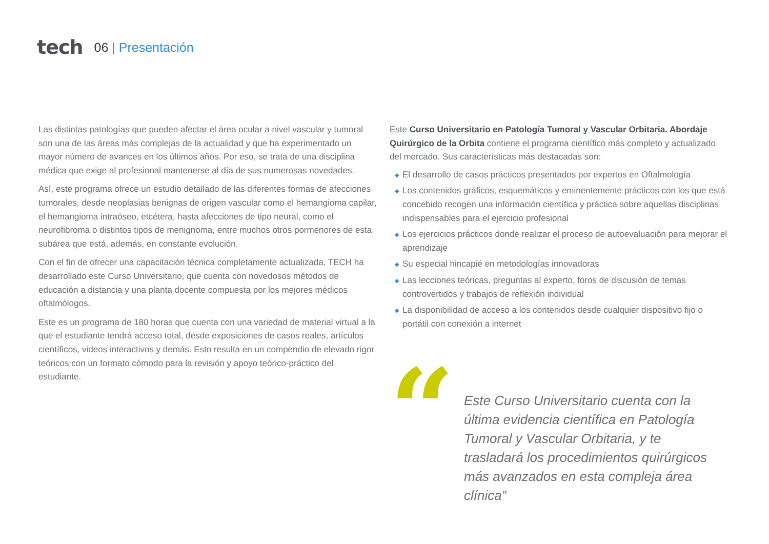tech
06 | Presentación
Las distintas patologías que pueden afectar el área ocular a nivel vascular y tumoral son una de las áreas más complejas de la actualidad y que ha experimentado un mayor número de avances en los últimos años. Por eso, se trata de una disciplina médica que exige al profesional mantenerse al día de sus numerosas novedades.
Así, este programa ofrece un estudio detallado de las diferentes formas de afecciones tumorales, desde neoplasias benignas de origen vascular como el hemangioma capilar, el hemangioma intraóseo, etcétera, hasta afecciones de tipo neural, como el neurofibroma o distintos tipos de menignoma, entre muchos otros pormenores de esta subárea que está, además, en constante evolución.
Con el fin de ofrecer una capacitación técnica completamente actualizada, TECH ha desarrollado este Curso Universitario, que cuenta con novedosos métodos de educación a distancia y una planta docente compuesta por los mejores médicos oftalmólogos.
Este es un programa de 180 horas que cuenta con una variedad de material virtual a la que el estudiante tendrá acceso total, desde exposiciones de casos reales, artículos científicos, videos interactivos y demás. Esto resulta en un compendio de elevado rigor teóricos con un formato cómodo para la revisión y apoyo teórico-práctico del estudiante.
Este Curso Universitario en Patología Tumoral y Vascular Orbitaria. Abordaje Quirúrgico de la Orbita contiene el programa científico más completo y actualizado del mercado. Sus características más destacadas son:
◆ El desarrollo de casos prácticos presentados por expertos en Oftalmología
◆ Los contenidos gráficos, esquemáticos y eminentemente prácticos con los que está concebido recogen una información científica y práctica sobre aquellas disciplinas indispensables para el ejercicio profesional
◆ Los ejercicios prácticos donde realizar el proceso de autoevaluación para mejorar el aprendizaje
◆ Su especial hincapié en metodologías innovadoras
◆ Las lecciones teóricas, preguntas al experto, foros de discusión de temas controvertidos y trabajos de reflexión individual
◆ La disponibilidad de acceso a los contenidos desde cualquier dispositivo fijo o portátil con conexión a internet
“
Este Curso Universitario cuenta con la última evidencia científica en Patología Tumoral y Vascular Orbitaria, y te trasladará los procedimientos quirúrgicos más avanzados en esta compleja área clínica”